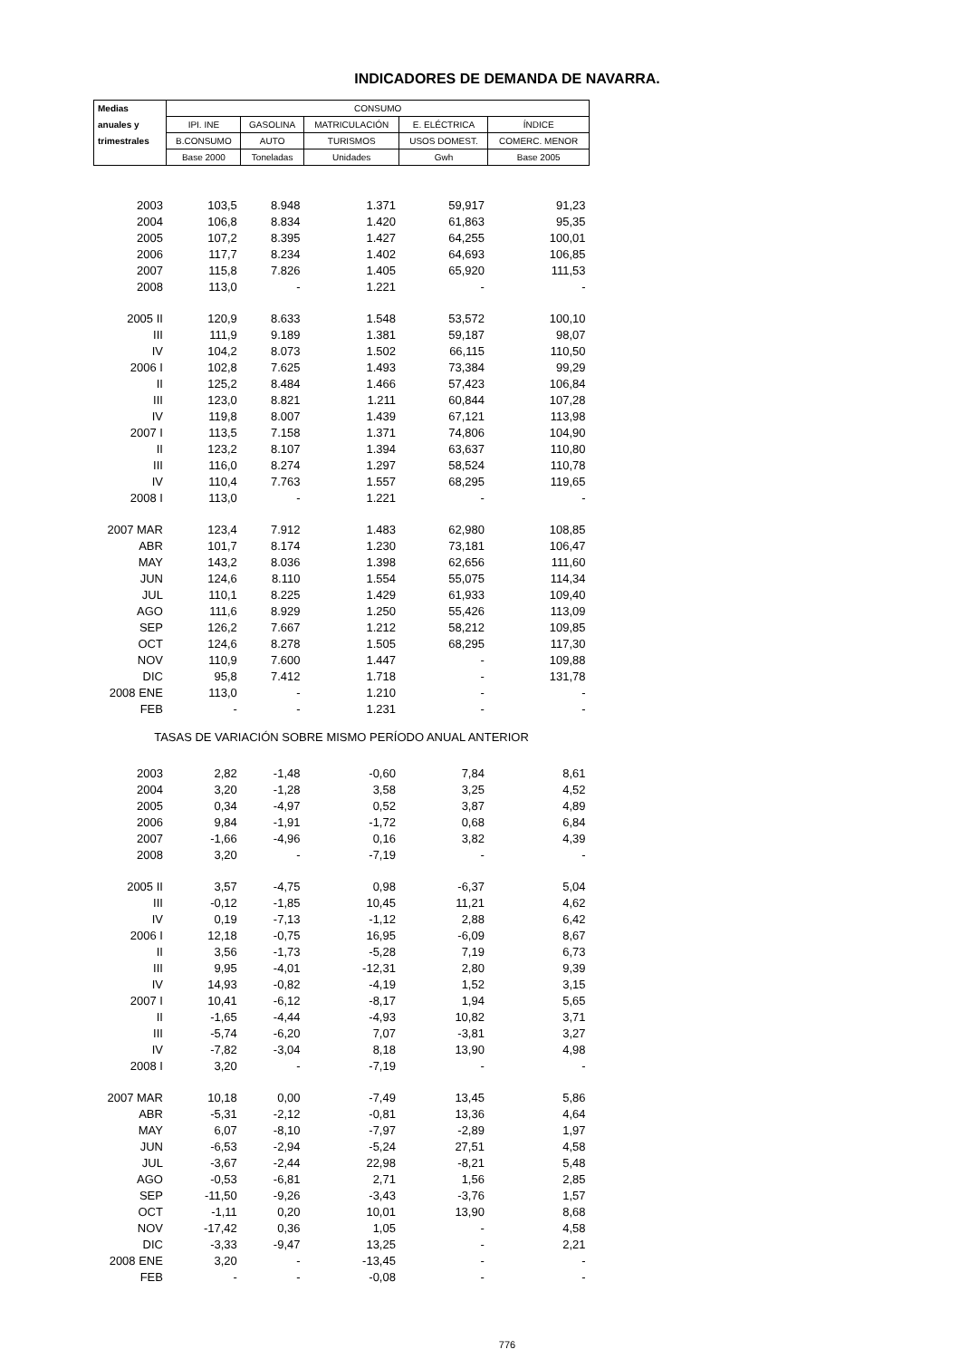INDICADORES DE DEMANDA DE NAVARRA.
| Medias | CONSUMO | | | | |
| --- | --- | --- | --- | --- | --- |
| anuales y | IPI. INE | GASOLINA | MATRICULACIÓN | E. ELÉCTRICA | ÍNDICE |
| trimestrales | B.CONSUMO | AUTO | TURISMOS | USOS DOMEST. | COMERC. MENOR |
| | Base 2000 | Toneladas | Unidades | Gwh | Base 2005 |
| 2003 | 103,5 | 8.948 | 1.371 | 59,917 | 91,23 |
| 2004 | 106,8 | 8.834 | 1.420 | 61,863 | 95,35 |
| 2005 | 107,2 | 8.395 | 1.427 | 64,255 | 100,01 |
| 2006 | 117,7 | 8.234 | 1.402 | 64,693 | 106,85 |
| 2007 | 115,8 | 7.826 | 1.405 | 65,920 | 111,53 |
| 2008 | 113,0 | - | 1.221 | - | - |
| 2005 II | 120,9 | 8.633 | 1.548 | 53,572 | 100,10 |
| III | 111,9 | 9.189 | 1.381 | 59,187 | 98,07 |
| IV | 104,2 | 8.073 | 1.502 | 66,115 | 110,50 |
| 2006 I | 102,8 | 7.625 | 1.493 | 73,384 | 99,29 |
| II | 125,2 | 8.484 | 1.466 | 57,423 | 106,84 |
| III | 123,0 | 8.821 | 1.211 | 60,844 | 107,28 |
| IV | 119,8 | 8.007 | 1.439 | 67,121 | 113,98 |
| 2007 I | 113,5 | 7.158 | 1.371 | 74,806 | 104,90 |
| II | 123,2 | 8.107 | 1.394 | 63,637 | 110,80 |
| III | 116,0 | 8.274 | 1.297 | 58,524 | 110,78 |
| IV | 110,4 | 7.763 | 1.557 | 68,295 | 119,65 |
| 2008 I | 113,0 | - | 1.221 | - | - |
| 2007 MAR | 123,4 | 7.912 | 1.483 | 62,980 | 108,85 |
| ABR | 101,7 | 8.174 | 1.230 | 73,181 | 106,47 |
| MAY | 143,2 | 8.036 | 1.398 | 62,656 | 111,60 |
| JUN | 124,6 | 8.110 | 1.554 | 55,075 | 114,34 |
| JUL | 110,1 | 8.225 | 1.429 | 61,933 | 109,40 |
| AGO | 111,6 | 8.929 | 1.250 | 55,426 | 113,09 |
| SEP | 126,2 | 7.667 | 1.212 | 58,212 | 109,85 |
| OCT | 124,6 | 8.278 | 1.505 | 68,295 | 117,30 |
| NOV | 110,9 | 7.600 | 1.447 | - | 109,88 |
| DIC | 95,8 | 7.412 | 1.718 | - | 131,78 |
| 2008 ENE | 113,0 | - | 1.210 | - | - |
| FEB | - | - | 1.231 | - | - |
| TASAS DE VARIACIÓN SOBRE MISMO PERÍODO ANUAL ANTERIOR | | | | | |
| 2003 | 2,82 | -1,48 | -0,60 | 7,84 | 8,61 |
| 2004 | 3,20 | -1,28 | 3,58 | 3,25 | 4,52 |
| 2005 | 0,34 | -4,97 | 0,52 | 3,87 | 4,89 |
| 2006 | 9,84 | -1,91 | -1,72 | 0,68 | 6,84 |
| 2007 | -1,66 | -4,96 | 0,16 | 3,82 | 4,39 |
| 2008 | 3,20 | - | -7,19 | - | - |
| 2005 II | 3,57 | -4,75 | 0,98 | -6,37 | 5,04 |
| III | -0,12 | -1,85 | 10,45 | 11,21 | 4,62 |
| IV | 0,19 | -7,13 | -1,12 | 2,88 | 6,42 |
| 2006 I | 12,18 | -0,75 | 16,95 | -6,09 | 8,67 |
| II | 3,56 | -1,73 | -5,28 | 7,19 | 6,73 |
| III | 9,95 | -4,01 | -12,31 | 2,80 | 9,39 |
| IV | 14,93 | -0,82 | -4,19 | 1,52 | 3,15 |
| 2007 I | 10,41 | -6,12 | -8,17 | 1,94 | 5,65 |
| II | -1,65 | -4,44 | -4,93 | 10,82 | 3,71 |
| III | -5,74 | -6,20 | 7,07 | -3,81 | 3,27 |
| IV | -7,82 | -3,04 | 8,18 | 13,90 | 4,98 |
| 2008 I | 3,20 | - | -7,19 | - | - |
| 2007 MAR | 10,18 | 0,00 | -7,49 | 13,45 | 5,86 |
| ABR | -5,31 | -2,12 | -0,81 | 13,36 | 4,64 |
| MAY | 6,07 | -8,10 | -7,97 | -2,89 | 1,97 |
| JUN | -6,53 | -2,94 | -5,24 | 27,51 | 4,58 |
| JUL | -3,67 | -2,44 | 22,98 | -8,21 | 5,48 |
| AGO | -0,53 | -6,81 | 2,71 | 1,56 | 2,85 |
| SEP | -11,50 | -9,26 | -3,43 | -3,76 | 1,57 |
| OCT | -1,11 | 0,20 | 10,01 | 13,90 | 8,68 |
| NOV | -17,42 | 0,36 | 1,05 | - | 4,58 |
| DIC | -3,33 | -9,47 | 13,25 | - | 2,21 |
| 2008 ENE | 3,20 | - | -13,45 | - | - |
| FEB | - | - | -0,08 | - | - |
776